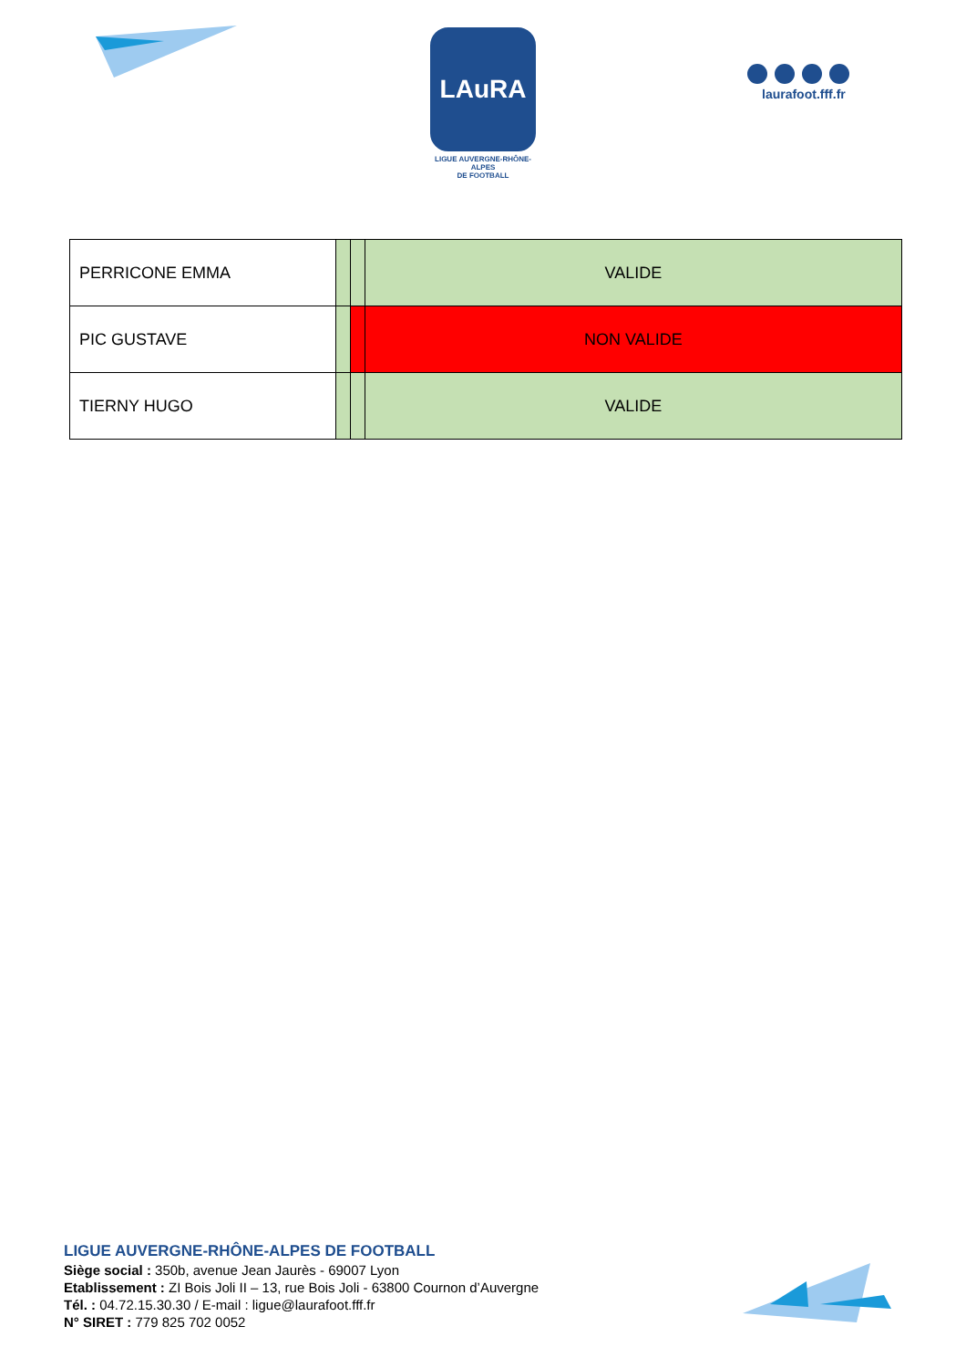LAuRA
LIGUE AUVERGNE-RHÔNE-ALPES
DE FOOTBALL
laurafoot.fff.fr
| PERRICONE EMMA | | | VALIDE |
| PIC GUSTAVE | | | NON VALIDE |
| TIERNY HUGO | | | VALIDE |
LIGUE AUVERGNE-RHÔNE-ALPES DE FOOTBALL
Siège social : 350b, avenue Jean Jaurès - 69007 Lyon
Etablissement : ZI Bois Joli II – 13, rue Bois Joli - 63800 Cournon d’Auvergne
Tél. : 04.72.15.30.30 / E-mail : ligue@laurafoot.fff.fr
N° SIRET : 779 825 702 0052